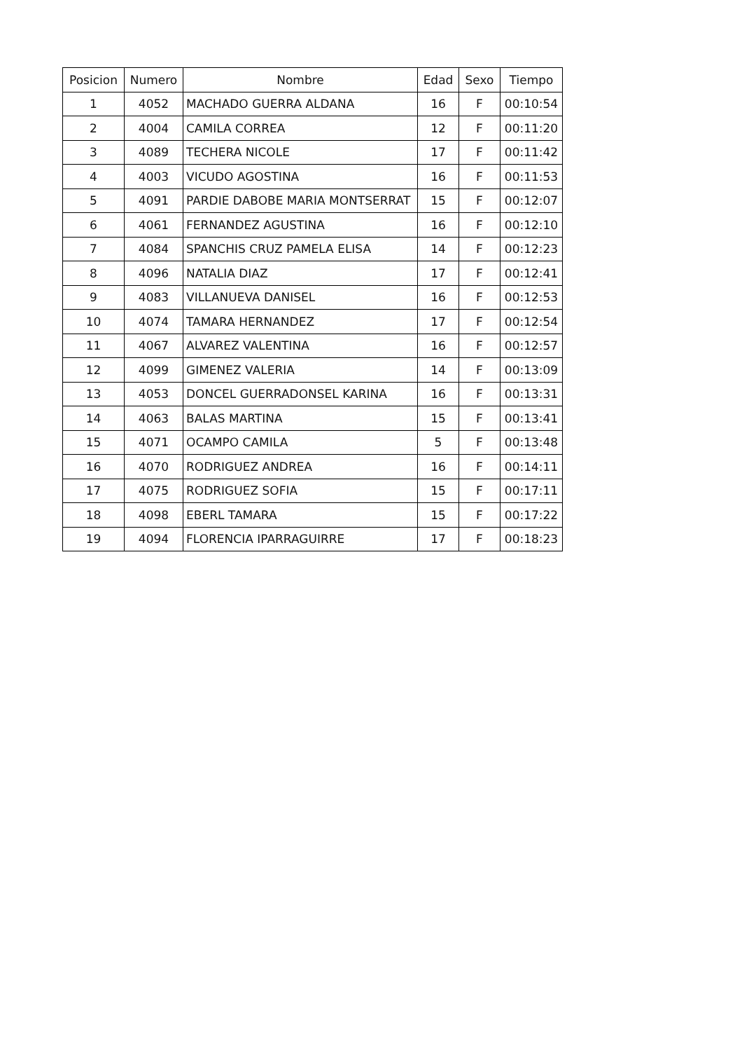| Posicion | Numero | Nombre | Edad | Sexo | Tiempo |
| --- | --- | --- | --- | --- | --- |
| 1 | 4052 | MACHADO GUERRA ALDANA | 16 | F | 00:10:54 |
| 2 | 4004 | CAMILA CORREA | 12 | F | 00:11:20 |
| 3 | 4089 | TECHERA NICOLE | 17 | F | 00:11:42 |
| 4 | 4003 | VICUDO AGOSTINA | 16 | F | 00:11:53 |
| 5 | 4091 | PARDIE DABOBE MARIA MONTSERRAT | 15 | F | 00:12:07 |
| 6 | 4061 | FERNANDEZ AGUSTINA | 16 | F | 00:12:10 |
| 7 | 4084 | SPANCHIS CRUZ PAMELA ELISA | 14 | F | 00:12:23 |
| 8 | 4096 | NATALIA DIAZ | 17 | F | 00:12:41 |
| 9 | 4083 | VILLANUEVA DANISEL | 16 | F | 00:12:53 |
| 10 | 4074 | TAMARA HERNANDEZ | 17 | F | 00:12:54 |
| 11 | 4067 | ALVAREZ VALENTINA | 16 | F | 00:12:57 |
| 12 | 4099 | GIMENEZ VALERIA | 14 | F | 00:13:09 |
| 13 | 4053 | DONCEL GUERRADONSEL KARINA | 16 | F | 00:13:31 |
| 14 | 4063 | BALAS MARTINA | 15 | F | 00:13:41 |
| 15 | 4071 | OCAMPO CAMILA | 5 | F | 00:13:48 |
| 16 | 4070 | RODRIGUEZ ANDREA | 16 | F | 00:14:11 |
| 17 | 4075 | RODRIGUEZ SOFIA | 15 | F | 00:17:11 |
| 18 | 4098 | EBERL TAMARA | 15 | F | 00:17:22 |
| 19 | 4094 | FLORENCIA IPARRAGUIRRE | 17 | F | 00:18:23 |